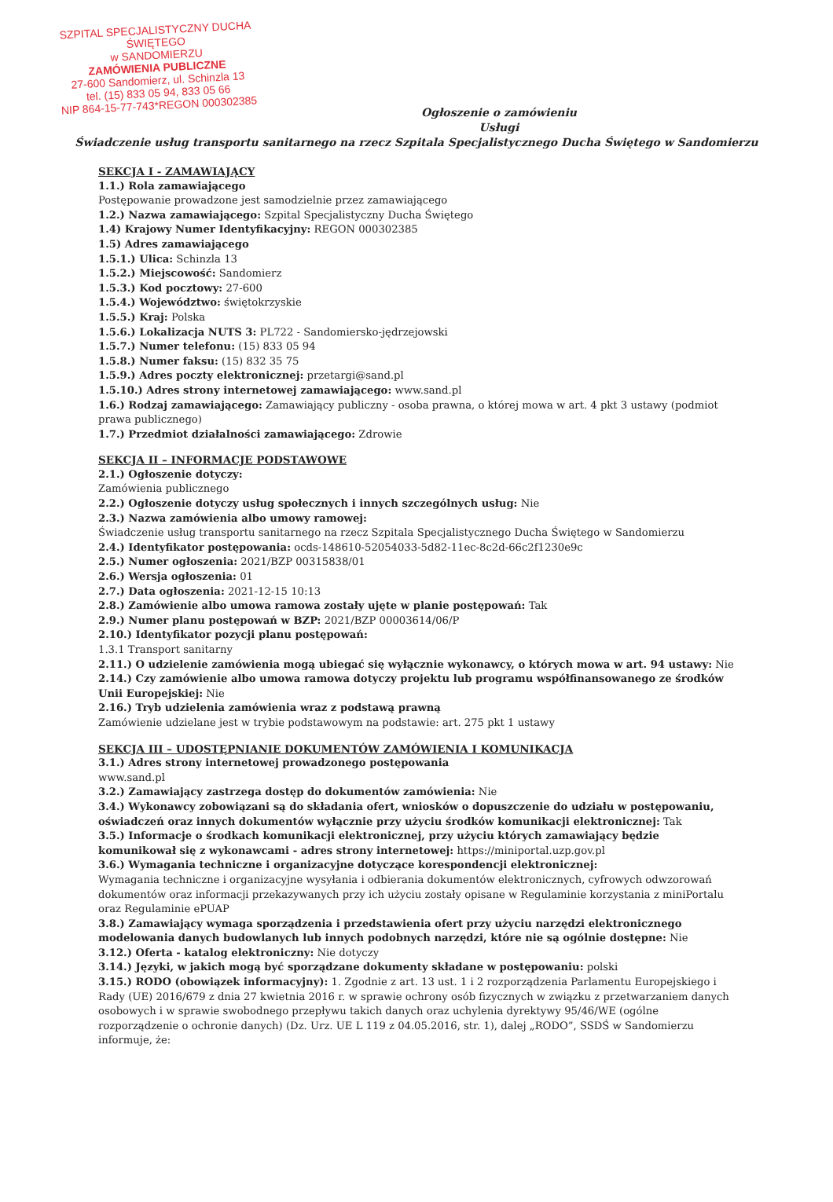SZPITAL SPECJALISTYCZNY DUCHA ŚWIĘTEGO
w SANDOMIERZU
ZAMÓWIENIA PUBLICZNE
27-600 Sandomierz, ul. Schinzla 13
tel. (15) 833 05 94, 833 05 66
NIP 864-15-77-743*REGON 000302385
Ogłoszenie o zamówieniu
Usługi
Świadczenie usług transportu sanitarnego na rzecz Szpitala Specjalistycznego Ducha Świętego w Sandomierzu
SEKCJA I - ZAMAWIAJĄCY
1.1.) Rola zamawiającego
Postępowanie prowadzone jest samodzielnie przez zamawiającego
1.2.) Nazwa zamawiającego: Szpital Specjalistyczny Ducha Świętego
1.4) Krajowy Numer Identyfikacyjny: REGON 000302385
1.5) Adres zamawiającego
1.5.1.) Ulica: Schinzla 13
1.5.2.) Miejscowość: Sandomierz
1.5.3.) Kod pocztowy: 27-600
1.5.4.) Województwo: świętokrzyskie
1.5.5.) Kraj: Polska
1.5.6.) Lokalizacja NUTS 3: PL722 - Sandomiersko-jędrzejowski
1.5.7.) Numer telefonu: (15) 833 05 94
1.5.8.) Numer faksu: (15) 832 35 75
1.5.9.) Adres poczty elektronicznej: przetargi@sand.pl
1.5.10.) Adres strony internetowej zamawiającego: www.sand.pl
1.6.) Rodzaj zamawiającego: Zamawiający publiczny - osoba prawna, o której mowa w art. 4 pkt 3 ustawy (podmiot prawa publicznego)
1.7.) Przedmiot działalności zamawiającego: Zdrowie
SEKCJA II – INFORMACJE PODSTAWOWE
2.1.) Ogłoszenie dotyczy:
Zamówienia publicznego
2.2.) Ogłoszenie dotyczy usług społecznych i innych szczególnych usług: Nie
2.3.) Nazwa zamówienia albo umowy ramowej:
Świadczenie usług transportu sanitarnego na rzecz Szpitala Specjalistycznego Ducha Świętego w Sandomierzu
2.4.) Identyfikator postępowania: ocds-148610-52054033-5d82-11ec-8c2d-66c2f1230e9c
2.5.) Numer ogłoszenia: 2021/BZP 00315838/01
2.6.) Wersja ogłoszenia: 01
2.7.) Data ogłoszenia: 2021-12-15 10:13
2.8.) Zamówienie albo umowa ramowa zostały ujęte w planie postępowań: Tak
2.9.) Numer planu postępowań w BZP: 2021/BZP 00003614/06/P
2.10.) Identyfikator pozycji planu postępowań:
1.3.1 Transport sanitarny
2.11.) O udzielenie zamówienia mogą ubiegać się wyłącznie wykonawcy, o których mowa w art. 94 ustawy: Nie
2.14.) Czy zamówienie albo umowa ramowa dotyczy projektu lub programu współfinansowanego ze środków Unii Europejskiej: Nie
2.16.) Tryb udzielenia zamówienia wraz z podstawą prawną
Zamówienie udzielane jest w trybie podstawowym na podstawie: art. 275 pkt 1 ustawy
SEKCJA III – UDOSTĘPNIANIE DOKUMENTÓW ZAMÓWIENIA I KOMUNIKACJA
3.1.) Adres strony internetowej prowadzonego postępowania
www.sand.pl
3.2.) Zamawiający zastrzega dostęp do dokumentów zamówienia: Nie
3.4.) Wykonawcy zobowiązani są do składania ofert, wniosków o dopuszczenie do udziału w postępowaniu, oświadczeń oraz innych dokumentów wyłącznie przy użyciu środków komunikacji elektronicznej: Tak
3.5.) Informacje o środkach komunikacji elektronicznej, przy użyciu których zamawiający będzie komunikował się z wykonawcami - adres strony internetowej: https://miniportal.uzp.gov.pl
3.6.) Wymagania techniczne i organizacyjne dotyczące korespondencji elektronicznej:
Wymagania techniczne i organizacyjne wysyłania i odbierania dokumentów elektronicznych, cyfrowych odwzorowań dokumentów oraz informacji przekazywanych przy ich użyciu zostały opisane w Regulaminie korzystania z miniPortalu oraz Regulaminie ePUAP
3.8.) Zamawiający wymaga sporządzenia i przedstawienia ofert przy użyciu narzędzi elektronicznego modelowania danych budowlanych lub innych podobnych narzędzi, które nie są ogólnie dostępne: Nie
3.12.) Oferta - katalog elektroniczny: Nie dotyczy
3.14.) Języki, w jakich mogą być sporządzane dokumenty składane w postępowaniu: polski
3.15.) RODO (obowiązek informacyjny): 1. Zgodnie z art. 13 ust. 1 i 2 rozporządzenia Parlamentu Europejskiego i Rady (UE) 2016/679 z dnia 27 kwietnia 2016 r. w sprawie ochrony osób fizycznych w związku z przetwarzaniem danych osobowych i w sprawie swobodnego przepływu takich danych oraz uchylenia dyrektywy 95/46/WE (ogólne rozporządzenie o ochronie danych) (Dz. Urz. UE L 119 z 04.05.2016, str. 1), dalej „RODO”, SSDŚ w Sandomierzu informuje, że: